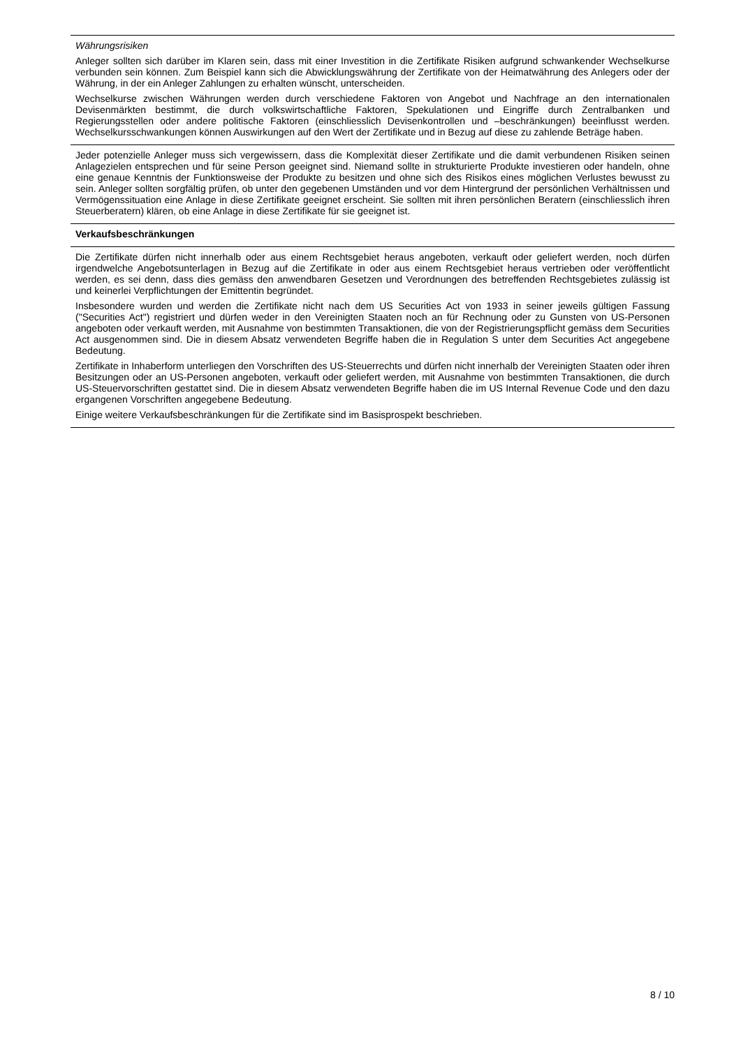Währungsrisiken
Anleger sollten sich darüber im Klaren sein, dass mit einer Investition in die Zertifikate Risiken aufgrund schwankender Wechselkurse verbunden sein können. Zum Beispiel kann sich die Abwicklungswährung der Zertifikate von der Heimatwährung des Anlegers oder der Währung, in der ein Anleger Zahlungen zu erhalten wünscht, unterscheiden.
Wechselkurse zwischen Währungen werden durch verschiedene Faktoren von Angebot und Nachfrage an den internationalen Devisenmärkten bestimmt, die durch volkswirtschaftliche Faktoren, Spekulationen und Eingriffe durch Zentralbanken und Regierungsstellen oder andere politische Faktoren (einschliesslich Devisenkontrollen und –beschränkungen) beeinflusst werden. Wechselkursschwankungen können Auswirkungen auf den Wert der Zertifikate und in Bezug auf diese zu zahlende Beträge haben.
Jeder potenzielle Anleger muss sich vergewissern, dass die Komplexität dieser Zertifikate und die damit verbundenen Risiken seinen Anlagezielen entsprechen und für seine Person geeignet sind. Niemand sollte in strukturierte Produkte investieren oder handeln, ohne eine genaue Kenntnis der Funktionsweise der Produkte zu besitzen und ohne sich des Risikos eines möglichen Verlustes bewusst zu sein. Anleger sollten sorgfältig prüfen, ob unter den gegebenen Umständen und vor dem Hintergrund der persönlichen Verhältnissen und Vermögenssituation eine Anlage in diese Zertifikate geeignet erscheint. Sie sollten mit ihren persönlichen Beratern (einschliesslich ihren Steuerberatern) klären, ob eine Anlage in diese Zertifikate für sie geeignet ist.
Verkaufsbeschränkungen
Die Zertifikate dürfen nicht innerhalb oder aus einem Rechtsgebiet heraus angeboten, verkauft oder geliefert werden, noch dürfen irgendwelche Angebotsunterlagen in Bezug auf die Zertifikate in oder aus einem Rechtsgebiet heraus vertrieben oder veröffentlicht werden, es sei denn, dass dies gemäss den anwendbaren Gesetzen und Verordnungen des betreffenden Rechtsgebietes zulässig ist und keinerlei Verpflichtungen der Emittentin begründet.
Insbesondere wurden und werden die Zertifikate nicht nach dem US Securities Act von 1933 in seiner jeweils gültigen Fassung ("Securities Act") registriert und dürfen weder in den Vereinigten Staaten noch an für Rechnung oder zu Gunsten von US-Personen angeboten oder verkauft werden, mit Ausnahme von bestimmten Transaktionen, die von der Registrierungspflicht gemäss dem Securities Act ausgenommen sind. Die in diesem Absatz verwendeten Begriffe haben die in Regulation S unter dem Securities Act angegebene Bedeutung.
Zertifikate in Inhaberform unterliegen den Vorschriften des US-Steuerrechts und dürfen nicht innerhalb der Vereinigten Staaten oder ihren Besitzungen oder an US-Personen angeboten, verkauft oder geliefert werden, mit Ausnahme von bestimmten Transaktionen, die durch US-Steuervorschriften gestattet sind. Die in diesem Absatz verwendeten Begriffe haben die im US Internal Revenue Code und den dazu ergangenen Vorschriften angegebene Bedeutung.
Einige weitere Verkaufsbeschränkungen für die Zertifikate sind im Basisprospekt beschrieben.
8 / 10